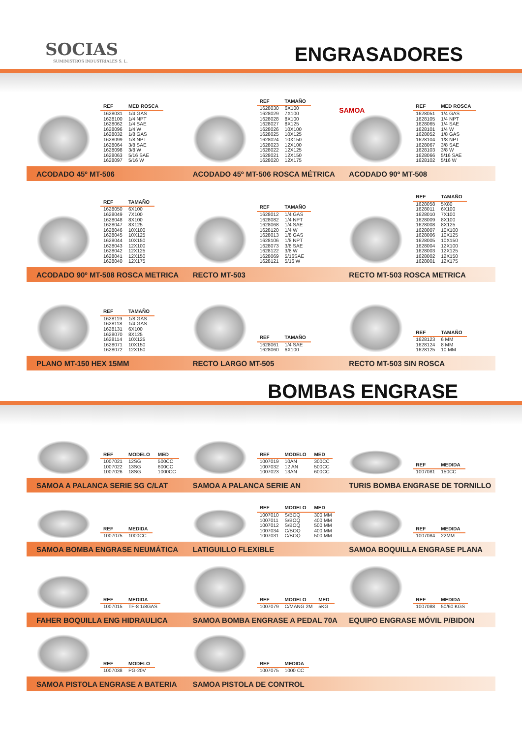SOCIAS
SUMINISTROS INDUSTRIALES S. L.
ENGRASADORES
| REF | MED ROSCA |
| --- | --- |
| 1628031 | 1/4 GAS |
| 1628100 | 1/4 NPT |
| 1628062 | 1/4 SAE |
| 1628096 | 1/4 W |
| 1628032 | 1/8 GAS |
| 1628099 | 1/8 NPT |
| 1628064 | 3/8 SAE |
| 1628098 | 3/8 W |
| 1628063 | 5/16 SAE |
| 1628097 | 5/16 W |
| REF | TAMAÑO |
| --- | --- |
| 1628030 | 6X100 |
| 1628029 | 7X100 |
| 1628028 | 8X100 |
| 1628027 | 8X125 |
| 1628026 | 10X100 |
| 1628025 | 10X125 |
| 1628024 | 10X150 |
| 1628023 | 12X100 |
| 1628022 | 12X125 |
| 1628021 | 12X150 |
| 1628020 | 12X175 |
SAMOA
| REF | MED ROSCA |
| --- | --- |
| 1628051 | 1/4 GAS |
| 1628105 | 1/4 NPT |
| 1628065 | 1/4 SAE |
| 1628101 | 1/4 W |
| 1628052 | 1/8 GAS |
| 1628104 | 1/8 NPT |
| 1628067 | 3/8 SAE |
| 1628103 | 3/8 W |
| 1628066 | 5/16 SAE |
| 1628102 | 5/16 W |
ACODADO 45º MT-506
ACODADO 45º MT-506 ROSCA MÉTRICA
ACODADO 90º MT-508
| REF | TAMAÑO |
| --- | --- |
| 1628050 | 6X100 |
| 1628049 | 7X100 |
| 1628048 | 8X100 |
| 1628047 | 8X125 |
| 1628046 | 10X100 |
| 1628045 | 10X125 |
| 1628044 | 10X150 |
| 1628043 | 12X100 |
| 1628042 | 12X125 |
| 1628041 | 12X150 |
| 1628040 | 12X175 |
| REF | TAMAÑO |
| --- | --- |
| 1628012 | 1/4 GAS |
| 1628082 | 1/4 NPT |
| 1628068 | 1/4 SAE |
| 1628120 | 1/4 W |
| 1628013 | 1/8 GAS |
| 1628106 | 1/8 NPT |
| 1628073 | 3/8 SAE |
| 1628122 | 3/8 W |
| 1628069 | 5/16SAE |
| 1628121 | 5/16 W |
| REF | TAMAÑO |
| --- | --- |
| 1628058 | 5X80 |
| 1628011 | 6X100 |
| 1628010 | 7X100 |
| 1628009 | 8X100 |
| 1628008 | 8X125 |
| 1628007 | 10X100 |
| 1628006 | 10X125 |
| 1628005 | 10X150 |
| 1628004 | 12X100 |
| 1628003 | 12X125 |
| 1628002 | 12X150 |
| 1628001 | 12X175 |
ACODADO 90º MT-508 ROSCA METRICA
RECTO MT-503 RECTO MT-503 ROSCA METRICA
| REF | TAMAÑO |
| --- | --- |
| 1628119 | 1/8 GAS |
| 1628118 | 1/4 GAS |
| 1628131 | 6X100 |
| 1628070 | 8X125 |
| 1628114 | 10X125 |
| 1628071 | 10X150 |
| 1628072 | 12X150 |
| REF | TAMAÑO |
| --- | --- |
| 1628061 | 1/4 SAE |
| 1628060 | 6X100 |
| REF | TAMAÑO |
| --- | --- |
| 1628123 | 6 MM |
| 1628124 | 8 MM |
| 1628125 | 10 MM |
PLANO MT-150 HEX 15MM RECTO LARGO MT-505 RECTO MT-503 SIN ROSCA
BOMBAS ENGRASE
| REF | MODELO | MED |
| --- | --- | --- |
| 1007021 | 12SG | 500CC |
| 1007022 | 13SG | 600CC |
| 1007026 | 18SG | 1000CC |
| REF | MODELO | MED |
| --- | --- | --- |
| 1007019 | 10AN | 300CC |
| 1007032 | 12 AN | 500CC |
| 1007023 | 13AN | 600CC |
| REF | MEDIDA |
| --- | --- |
| 1007081 | 150CC |
SAMOA A PALANCA SERIE SG C/LAT SAMOA A PALANCA SERIE AN
TURIS BOMBA ENGRASE DE TORNILLO
| REF | MEDIDA |
| --- | --- |
| 1007075 | 1000CC |
| REF | MODELO | MED |
| --- | --- | --- |
| 1007010 | S/BOQ | 300 MM |
| 1007011 | S/BOQ | 400 MM |
| 1007012 | S/BOQ | 500 MM |
| 1007034 | C/BOQ | 400 MM |
| 1007031 | C/BOQ | 500 MM |
| REF | MEDIDA |
| --- | --- |
| 1007084 | 22MM |
SAMOA BOMBA ENGRASE NEUMÁTICA LATIGUILLO FLEXIBLE SAMOA BOQUILLA ENGRASE PLANA
| REF | MEDIDA |
| --- | --- |
| 1007015 | TF-8 1/8GAS |
| REF | MODELO | MED |
| --- | --- | --- |
| 1007079 | C/MANG 2M | 5KG |
| REF | MEDIDA |
| --- | --- |
| 1007088 | 50/60 KGS |
FAHER BOQUILLA ENG HIDRAULICA
SAMOA BOMBA ENGRASE A PEDAL 70A
EQUIPO ENGRASE MÓVIL P/BIDON
| REF | MODELO |
| --- | --- |
| 1007038 | PG-20V |
| REF | MEDIDA |
| --- | --- |
| 1007075 | 1000 CC |
SAMOA PISTOLA ENGRASE A BATERIA
SAMOA PISTOLA DE CONTROL